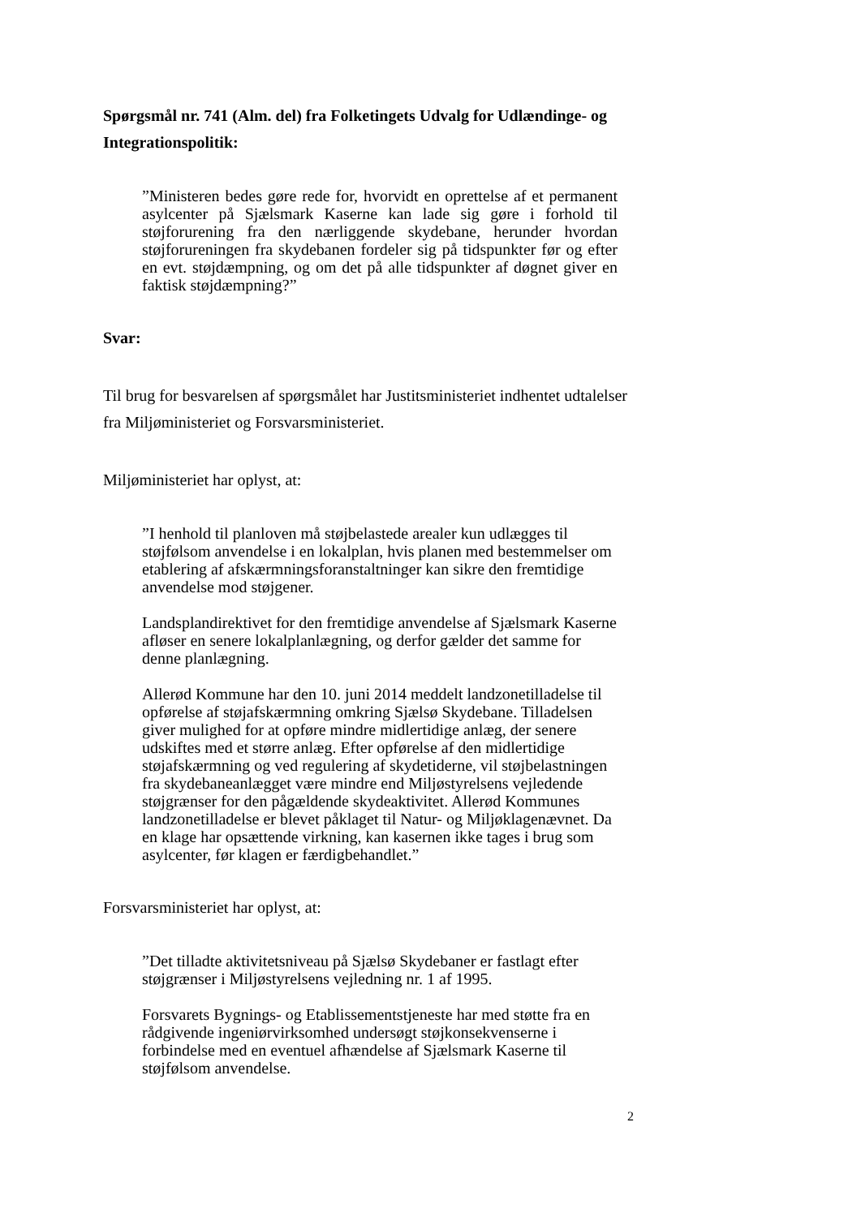Spørgsmål nr. 741 (Alm. del) fra Folketingets Udvalg for Udlændinge- og Integrationspolitik:
”Ministeren bedes gøre rede for, hvorvidt en oprettelse af et permanent asylcenter på Sjælsmark Kaserne kan lade sig gøre i forhold til støjforurening fra den nærliggende skydebane, herunder hvordan støjforureningen fra skydebanen fordeler sig på tidspunkter før og efter en evt. støjdæmpning, og om det på alle tidspunkter af døgnet giver en faktisk støjdæmpning?”
Svar:
Til brug for besvarelsen af spørgsmålet har Justitsministeriet indhentet udtalelser fra Miljøministeriet og Forsvarsministeriet.
Miljøministeriet har oplyst, at:
”I henhold til planloven må støjbelastede arealer kun udlægges til støjfølsom anvendelse i en lokalplan, hvis planen med bestemmelser om etablering af afskærmningsforanstaltninger kan sikre den fremtidige anvendelse mod støjgener.
Landsplandirektivet for den fremtidige anvendelse af Sjælsmark Kaserne afløser en senere lokalplanlægning, og derfor gælder det samme for denne planlægning.
Allerød Kommune har den 10. juni 2014 meddelt landzonetilladelse til opførelse af støjafskærmning omkring Sjælsø Skydebane. Tilladelsen giver mulighed for at opføre mindre midlertidige anlæg, der senere udskiftes med et større anlæg. Efter opførelse af den midlertidige støjafskærmning og ved regulering af skydetiderne, vil støjbelastningen fra skydebaneanlægget være mindre end Miljøstyrelsens vejledende støjgrænser for den pågældende skydeaktivitet. Allerød Kommunes landzonetilladelse er blevet påklaget til Natur- og Miljøklagenævnet. Da en klage har opsættende virkning, kan kasernen ikke tages i brug som asylcenter, før klagen er færdigbehandlet.”
Forsvarsministeriet har oplyst, at:
”Det tilladte aktivitetsniveau på Sjælsø Skydebaner er fastlagt efter støjgrænser i Miljøstyrelsens vejledning nr. 1 af 1995.
Forsvarets Bygnings- og Etablissementstjeneste har med støtte fra en rådgivende ingeniørvirksomhed undersøgt støjkonsekvenserne i forbindelse med en eventuel afhændelse af Sjælsmark Kaserne til støjfølsom anvendelse.
2